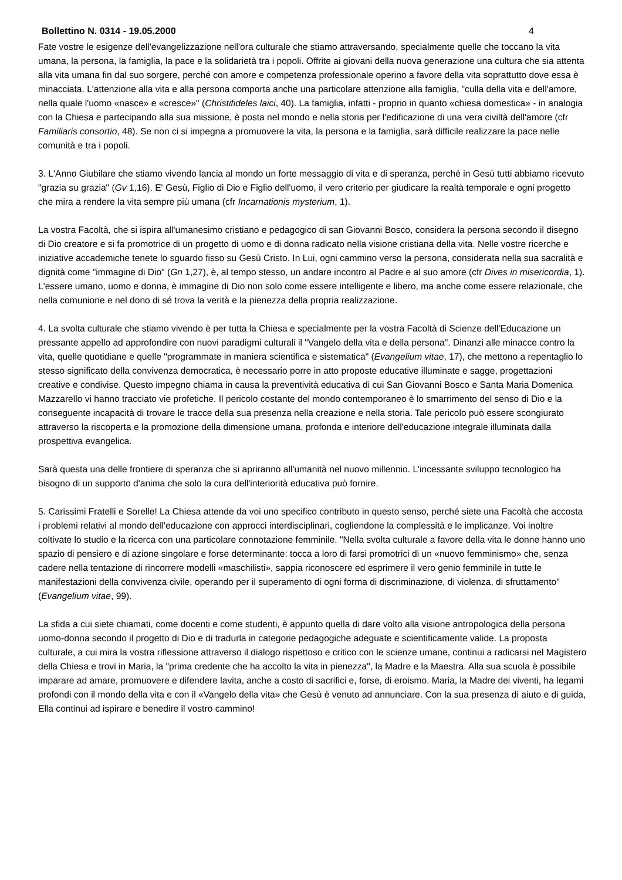Bollettino N. 0314 - 19.05.2000 4
Fate vostre le esigenze dell'evangelizzazione nell'ora culturale che stiamo attraversando, specialmente quelle che toccano la vita umana, la persona, la famiglia, la pace e la solidarietà tra i popoli. Offrite ai giovani della nuova generazione una cultura che sia attenta alla vita umana fin dal suo sorgere, perché con amore e competenza professionale operino a favore della vita soprattutto dove essa è minacciata. L'attenzione alla vita e alla persona comporta anche una particolare attenzione alla famiglia, "culla della vita e dell'amore, nella quale l'uomo «nasce» e «cresce»" (Christifideles laici, 40). La famiglia, infatti - proprio in quanto «chiesa domestica» - in analogia con la Chiesa e partecipando alla sua missione, è posta nel mondo e nella storia per l'edificazione di una vera civiltà dell'amore (cfr Familiaris consortio, 48). Se non ci si impegna a promuovere la vita, la persona e la famiglia, sarà difficile realizzare la pace nelle comunità e tra i popoli.
3. L'Anno Giubilare che stiamo vivendo lancia al mondo un forte messaggio di vita e di speranza, perché in Gesù tutti abbiamo ricevuto "grazia su grazia" (Gv 1,16). E' Gesù, Figlio di Dio e Figlio dell'uomo, il vero criterio per giudicare la realtà temporale e ogni progetto che mira a rendere la vita sempre più umana (cfr Incarnationis mysterium, 1).
La vostra Facoltà, che si ispira all'umanesimo cristiano e pedagogico di san Giovanni Bosco, considera la persona secondo il disegno di Dio creatore e si fa promotrice di un progetto di uomo e di donna radicato nella visione cristiana della vita. Nelle vostre ricerche e iniziative accademiche tenete lo sguardo fisso su Gesù Cristo. In Lui, ogni cammino verso la persona, considerata nella sua sacralità e dignità come "immagine di Dio" (Gn 1,27), è, al tempo stesso, un andare incontro al Padre e al suo amore (cfr Dives in misericordia, 1). L'essere umano, uomo e donna, è immagine di Dio non solo come essere intelligente e libero, ma anche come essere relazionale, che nella comunione e nel dono di sé trova la verità e la pienezza della propria realizzazione.
4. La svolta culturale che stiamo vivendo è per tutta la Chiesa e specialmente per la vostra Facoltà di Scienze dell'Educazione un pressante appello ad approfondire con nuovi paradigmi culturali il "Vangelo della vita e della persona". Dinanzi alle minacce contro la vita, quelle quotidiane e quelle "programmate in maniera scientifica e sistematica" (Evangelium vitae, 17), che mettono a repentaglio lo stesso significato della convivenza democratica, è necessario porre in atto proposte educative illuminate e sagge, progettazioni creative e condivise. Questo impegno chiama in causa la preventività educativa di cui San Giovanni Bosco e Santa Maria Domenica Mazzarello vi hanno tracciato vie profetiche. Il pericolo costante del mondo contemporaneo è lo smarrimento del senso di Dio e la conseguente incapacità di trovare le tracce della sua presenza nella creazione e nella storia. Tale pericolo può essere scongiurato attraverso la riscoperta e la promozione della dimensione umana, profonda e interiore dell'educazione integrale illuminata dalla prospettiva evangelica.
Sarà questa una delle frontiere di speranza che si apriranno all'umanità nel nuovo millennio. L'incessante sviluppo tecnologico ha bisogno di un supporto d'anima che solo la cura dell'interiorità educativa può fornire.
5. Carissimi Fratelli e Sorelle! La Chiesa attende da voi uno specifico contributo in questo senso, perché siete una Facoltà che accosta i problemi relativi al mondo dell'educazione con approcci interdisciplinari, cogliendone la complessità e le implicanze. Voi inoltre coltivate lo studio e la ricerca con una particolare connotazione femminile. "Nella svolta culturale a favore della vita le donne hanno uno spazio di pensiero e di azione singolare e forse determinante: tocca a loro di farsi promotrici di un «nuovo femminismo» che, senza cadere nella tentazione di rincorrere modelli «maschilisti», sappia riconoscere ed esprimere il vero genio femminile in tutte le manifestazioni della convivenza civile, operando per il superamento di ogni forma di discriminazione, di violenza, di sfruttamento" (Evangelium vitae, 99).
La sfida a cui siete chiamati, come docenti e come studenti, è appunto quella di dare volto alla visione antropologica della persona uomo-donna secondo il progetto di Dio e di tradurla in categorie pedagogiche adeguate e scientificamente valide. La proposta culturale, a cui mira la vostra riflessione attraverso il dialogo rispettoso e critico con le scienze umane, continui a radicarsi nel Magistero della Chiesa e trovi in Maria, la "prima credente che ha accolto la vita in pienezza", la Madre e la Maestra. Alla sua scuola è possibile imparare ad amare, promuovere e difendere lavita, anche a costo di sacrifici e, forse, di eroismo. Maria, la Madre dei viventi, ha legami profondi con il mondo della vita e con il «Vangelo della vita» che Gesù è venuto ad annunciare. Con la sua presenza di aiuto e di guida, Ella continui ad ispirare e benedire il vostro cammino!